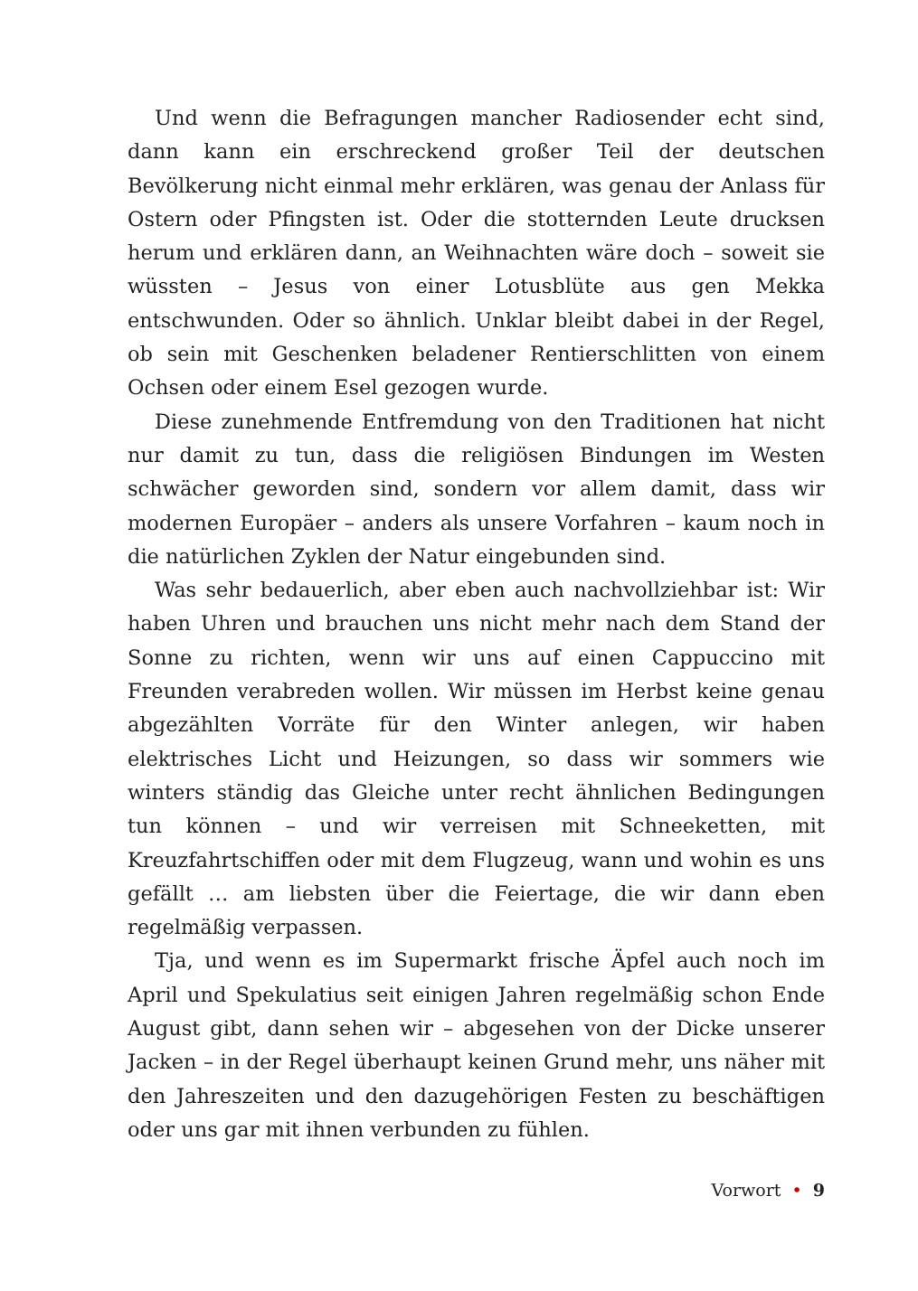Und wenn die Befragungen mancher Radiosender echt sind, dann kann ein erschreckend großer Teil der deutschen Bevölkerung nicht einmal mehr erklären, was genau der Anlass für Ostern oder Pfingsten ist. Oder die stotternden Leute drucksen herum und erklären dann, an Weihnachten wäre doch – soweit sie wüssten – Jesus von einer Lotusblüte aus gen Mekka entschwunden. Oder so ähnlich. Unklar bleibt dabei in der Regel, ob sein mit Geschenken beladener Rentierschlitten von einem Ochsen oder einem Esel gezogen wurde.
Diese zunehmende Entfremdung von den Traditionen hat nicht nur damit zu tun, dass die religiösen Bindungen im Westen schwächer geworden sind, sondern vor allem damit, dass wir modernen Europäer – anders als unsere Vorfahren – kaum noch in die natürlichen Zyklen der Natur eingebunden sind.
Was sehr bedauerlich, aber eben auch nachvollziehbar ist: Wir haben Uhren und brauchen uns nicht mehr nach dem Stand der Sonne zu richten, wenn wir uns auf einen Cappuccino mit Freunden verabreden wollen. Wir müssen im Herbst keine genau abgezählten Vorräte für den Winter anlegen, wir haben elektrisches Licht und Heizungen, so dass wir sommers wie winters ständig das Gleiche unter recht ähnlichen Bedingungen tun können – und wir verreisen mit Schneeketten, mit Kreuzfahrtschiffen oder mit dem Flugzeug, wann und wohin es uns gefällt … am liebsten über die Feiertage, die wir dann eben regelmäßig verpassen.
Tja, und wenn es im Supermarkt frische Äpfel auch noch im April und Spekulatius seit einigen Jahren regelmäßig schon Ende August gibt, dann sehen wir – abgesehen von der Dicke unserer Jacken – in der Regel überhaupt keinen Grund mehr, uns näher mit den Jahreszeiten und den dazugehörigen Festen zu beschäftigen oder uns gar mit ihnen verbunden zu fühlen.
Vorwort • 9